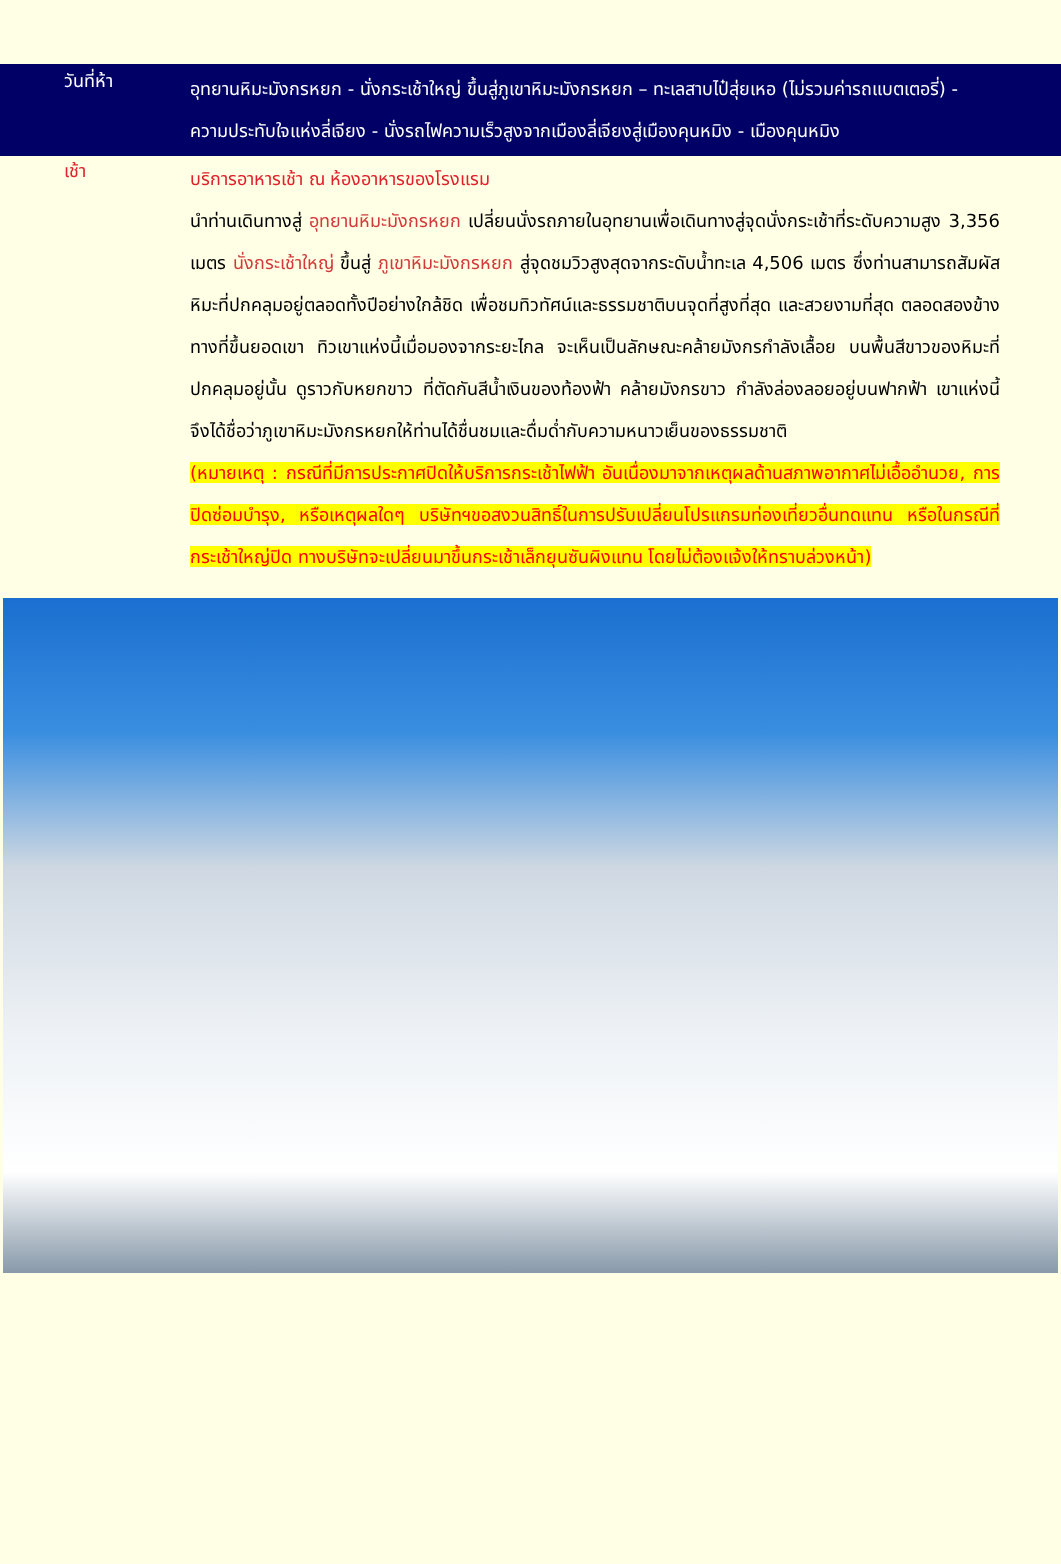วันที่ห้า
อุทยานหิมะมังกรหยก - นั่งกระเช้าใหญ่ ขึ้นสู่ภูเขาหิมะมังกรหยก – ทะเลสาบไป๋สุ่ยเหอ (ไม่รวมค่ารถแบตเตอรี่) - ความประทับใจแห่งลี่เจียง - นั่งรถไฟความเร็วสูงจากเมืองลี่เจียงสู่เมืองคุนหมิง - เมืองคุนหมิง
เช้า
บริการอาหารเช้า ณ ห้องอาหารของโรงแรม
นำท่านเดินทางสู่ อุทยานหิมะมังกรหยก เปลี่ยนนั่งรถภายในอุทยานเพื่อเดินทางสู่จุดนั่งกระเช้าที่ระดับความสูง 3,356 เมตร นั่งกระเช้าใหญ่ ขึ้นสู่ ภูเขาหิมะมังกรหยก สู่จุดชมวิวสูงสุดจากระดับน้ำทะเล 4,506 เมตร ซึ่งท่านสามารถสัมผัสหิมะที่ปกคลุมอยู่ตลอดทั้งปีอย่างใกล้ชิด เพื่อชมทิวทัศน์และธรรมชาติบนจุดที่สูงที่สุด และสวยงามที่สุด ตลอดสองข้างทางที่ขึ้นยอดเขา ทิวเขาแห่งนี้เมื่อมองจากระยะไกล จะเห็นเป็นลักษณะคล้ายมังกรกำลังเลื้อย บนพื้นสีขาวของหิมะที่ปกคลุมอยู่นั้น ดูราวกับหยกขาว ที่ตัดกันสีน้ำเงินของท้องฟ้า คล้ายมังกรขาว กำลังล่องลอยอยู่บนฟากฟ้า เขาแห่งนี้จึงได้ชื่อว่าภูเขาหิมะมังกรหยกให้ท่านได้ชื่นชมและดื่มด่ำกับความหนาวเย็นของธรรมชาติ
(หมายเหตุ : กรณีที่มีการประกาศปิดให้บริการกระเช้าไฟฟ้า อันเนื่องมาจากเหตุผลด้านสภาพอากาศไม่เอื้ออำนวย, การปิดซ่อมบำรุง, หรือเหตุผลใดๆ บริษัทฯขอสงวนสิทธิ์ในการปรับเปลี่ยนโปรแกรมท่องเที่ยวอื่นทดแทน หรือในกรณีที่กระเช้าใหญ่ปิด ทางบริษัทจะเปลี่ยนมาขึ้นกระเช้าเล็กยุนซันผิงแทน โดยไม่ต้องแจ้งให้ทราบล่วงหน้า)